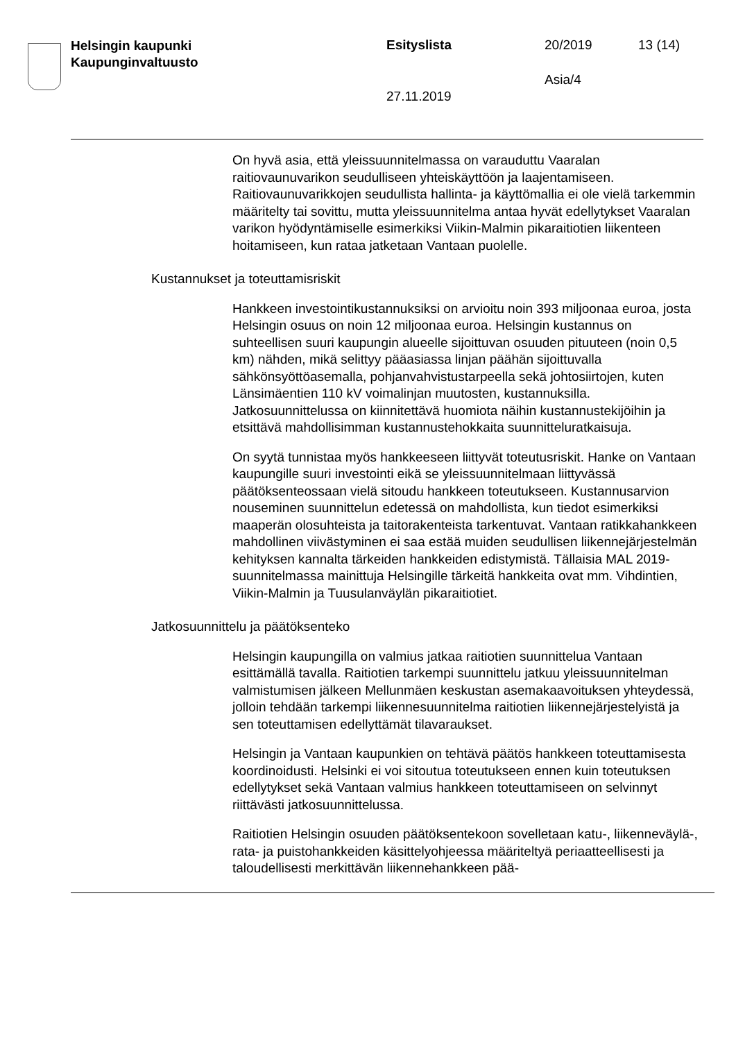Helsingin kaupunki
Kaupunginvaltuusto
Esityslista
27.11.2019
20/2019
Asia/4
13 (14)
On hyvä asia, että yleissuunnitelmassa on varauduttu Vaaralan raitiovaunuvarikon seudulliseen yhteiskäyttöön ja laajentamiseen. Raitiovaunuvarikkojen seudullista hallinta- ja käyttömallia ei ole vielä tarkemmin määritelty tai sovittu, mutta yleissuunnitelma antaa hyvät edellytykset Vaaralan varikon hyödyntämiselle esimerkiksi Viikin-Malmin pikaraitiotien liikenteen hoitamiseen, kun rataa jatketaan Vantaan puolelle.
Kustannukset ja toteuttamisriskit
Hankkeen investointikustannuksiksi on arvioitu noin 393 miljoonaa euroa, josta Helsingin osuus on noin 12 miljoonaa euroa. Helsingin kustannus on suhteellisen suuri kaupungin alueelle sijoittuvan osuuden pituuteen (noin 0,5 km) nähden, mikä selittyy pääasiassa linjan päähän sijoittuvalla sähkönsyöttöasemalla, pohjanvahvistustarpeella sekä johtosiirtojen, kuten Länsimäentien 110 kV voimalinjan muutosten, kustannuksilla. Jatkosuunnittelussa on kiinnitettävä huomiota näihin kustannustekijöihin ja etsittävä mahdollisimman kustannustehokkaita suunnitteluratkaisuja.
On syytä tunnistaa myös hankkeeseen liittyvät toteutusriskit. Hanke on Vantaan kaupungille suuri investointi eikä se yleissuunnitelmaan liittyvässä päätöksenteossaan vielä sitoudu hankkeen toteutukseen. Kustannusarvion nouseminen suunnittelun edetessä on mahdollista, kun tiedot esimerkiksi maaperän olosuhteista ja taitorakenteista tarkentuvat. Vantaan ratikkahankkeen mahdollinen viivästyminen ei saa estää muiden seudullisen liikennejärjestelmän kehityksen kannalta tärkeiden hankkeiden edistymistä. Tällaisia MAL 2019-suunnitelmassa mainittuja Helsingille tärkeitä hankkeita ovat mm. Vihdintien, Viikin-Malmin ja Tuusulanväylän pikaraitiotiet.
Jatkosuunnittelu ja päätöksenteko
Helsingin kaupungilla on valmius jatkaa raitiotien suunnittelua Vantaan esittämällä tavalla. Raitiotien tarkempi suunnittelu jatkuu yleissuunnitelman valmistumisen jälkeen Mellunmäen keskustan asemakaavoituksen yhteydessä, jolloin tehdään tarkempi liikennesuunnitelma raitiotien liikennejärjestelyistä ja sen toteuttamisen edellyttämät tilavaraukset.
Helsingin ja Vantaan kaupunkien on tehtävä päätös hankkeen toteuttamisesta koordinoidusti. Helsinki ei voi sitoutua toteutukseen ennen kuin toteutuksen edellytykset sekä Vantaan valmius hankkeen toteuttamiseen on selvinnyt riittävästi jatkosuunnittelussa.
Raitiotien Helsingin osuuden päätöksentekoon sovelletaan katu-, liikenneväylä-, rata- ja puistohankkeiden käsittelyohjeessa määriteltyä periaatteellisesti ja taloudellisesti merkittävän liikennehankkeen pää-